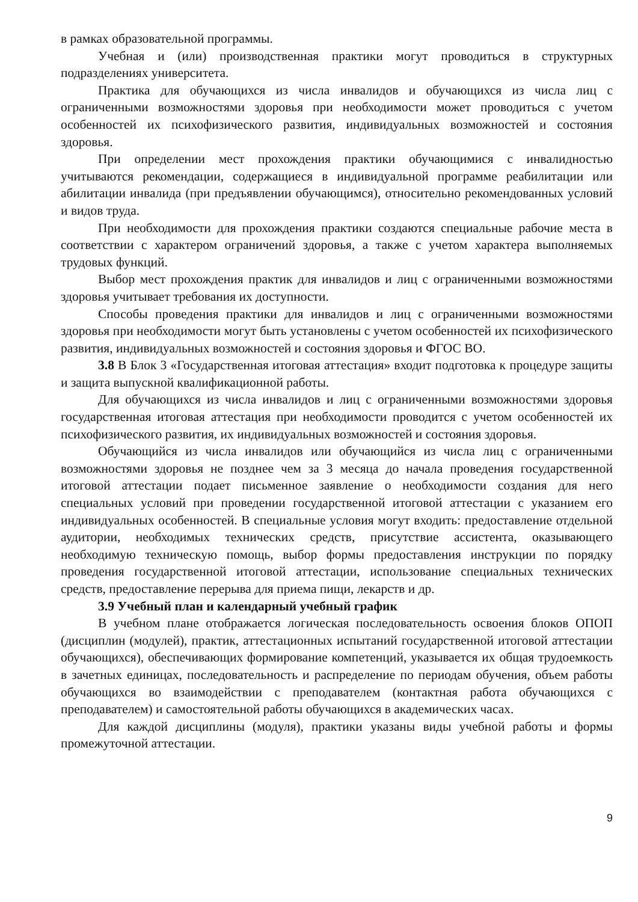в рамках образовательной программы.
Учебная и (или) производственная практики могут проводиться в структурных подразделениях университета.
Практика для обучающихся из числа инвалидов и обучающихся из числа лиц с ограниченными возможностями здоровья при необходимости может проводиться с учетом особенностей их психофизического развития, индивидуальных возможностей и состояния здоровья.
При определении мест прохождения практики обучающимися с инвалидностью учитываются рекомендации, содержащиеся в индивидуальной программе реабилитации или абилитации инвалида (при предъявлении обучающимся), относительно рекомендованных условий и видов труда.
При необходимости для прохождения практики создаются специальные рабочие места в соответствии с характером ограничений здоровья, а также с учетом характера выполняемых трудовых функций.
Выбор мест прохождения практик для инвалидов и лиц с ограниченными возможностями здоровья учитывает требования их доступности.
Способы проведения практики для инвалидов и лиц с ограниченными возможностями здоровья при необходимости могут быть установлены с учетом особенностей их психофизического развития, индивидуальных возможностей и состояния здоровья и ФГОС ВО.
3.8 В Блок 3 «Государственная итоговая аттестация» входит подготовка к процедуре защиты и защита выпускной квалификационной работы.
Для обучающихся из числа инвалидов и лиц с ограниченными возможностями здоровья государственная итоговая аттестация при необходимости проводится с учетом особенностей их психофизического развития, их индивидуальных возможностей и состояния здоровья.
Обучающийся из числа инвалидов или обучающийся из числа лиц с ограниченными возможностями здоровья не позднее чем за 3 месяца до начала проведения государственной итоговой аттестации подает письменное заявление о необходимости создания для него специальных условий при проведении государственной итоговой аттестации с указанием его индивидуальных особенностей. В специальные условия могут входить: предоставление отдельной аудитории, необходимых технических средств, присутствие ассистента, оказывающего необходимую техническую помощь, выбор формы предоставления инструкции по порядку проведения государственной итоговой аттестации, использование специальных технических средств, предоставление перерыва для приема пищи, лекарств и др.
3.9 Учебный план и календарный учебный график
В учебном плане отображается логическая последовательность освоения блоков ОПОП (дисциплин (модулей), практик, аттестационных испытаний государственной итоговой аттестации обучающихся), обеспечивающих формирование компетенций, указывается их общая трудоемкость в зачетных единицах, последовательность и распределение по периодам обучения, объем работы обучающихся во взаимодействии с преподавателем (контактная работа обучающихся с преподавателем) и самостоятельной работы обучающихся в академических часах.
Для каждой дисциплины (модуля), практики указаны виды учебной работы и формы промежуточной аттестации.
9